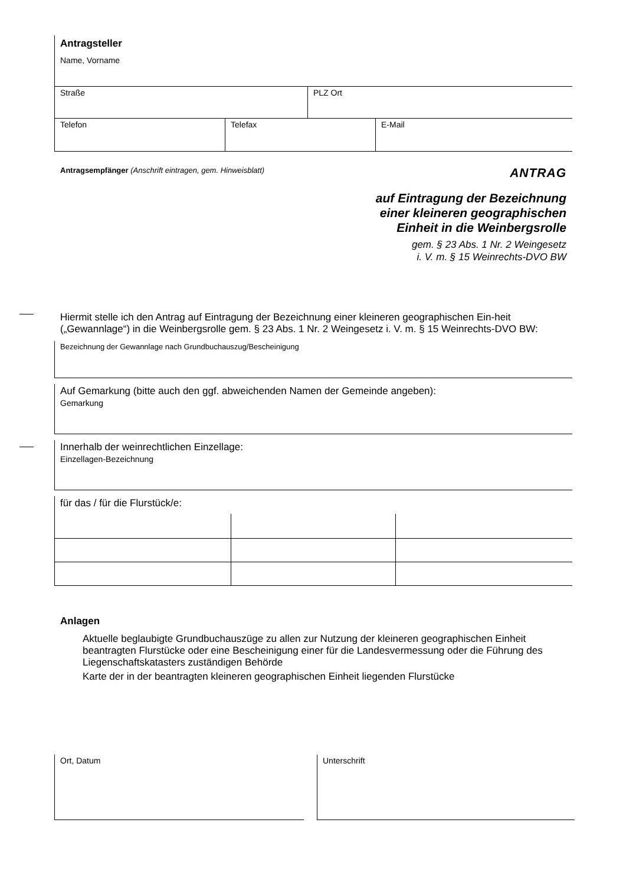Antragsteller
Name, Vorname
| Straße | PLZ Ort |
| Telefon | Telefax | E-Mail |
Antragsempfänger (Anschrift eintragen, gem. Hinweisblatt)
ANTRAG
auf Eintragung der Bezeichnung
einer kleineren geographischen
Einheit in die Weinbergsrolle
gem. § 23 Abs. 1 Nr. 2 Weingesetz
i. V. m. § 15 Weinrechts-DVO BW
Hiermit stelle ich den Antrag auf Eintragung der Bezeichnung einer kleineren geographischen Ein-heit („Gewannlage“) in die Weinbergsrolle gem. § 23 Abs. 1 Nr. 2 Weingesetz i. V. m. § 15 Weinrechts-DVO BW:
Bezeichnung der Gewannlage nach Grundbuchauszug/Bescheinigung
Auf Gemarkung (bitte auch den ggf. abweichenden Namen der Gemeinde angeben):
Gemarkung
Innerhalb der weinrechtlichen Einzellage:
Einzellagen-Bezeichnung
für das / für die Flurstück/e:
Anlagen
Aktuelle beglaubigte Grundbuchauszüge zu allen zur Nutzung der kleineren geographischen Einheit beantragten Flurstücke oder eine Bescheinigung einer für die Landesvermessung oder die Führung des Liegenschaftskatasters zuständigen Behörde
Karte der in der beantragten kleineren geographischen Einheit liegenden Flurstücke
Ort, Datum Unterschrift